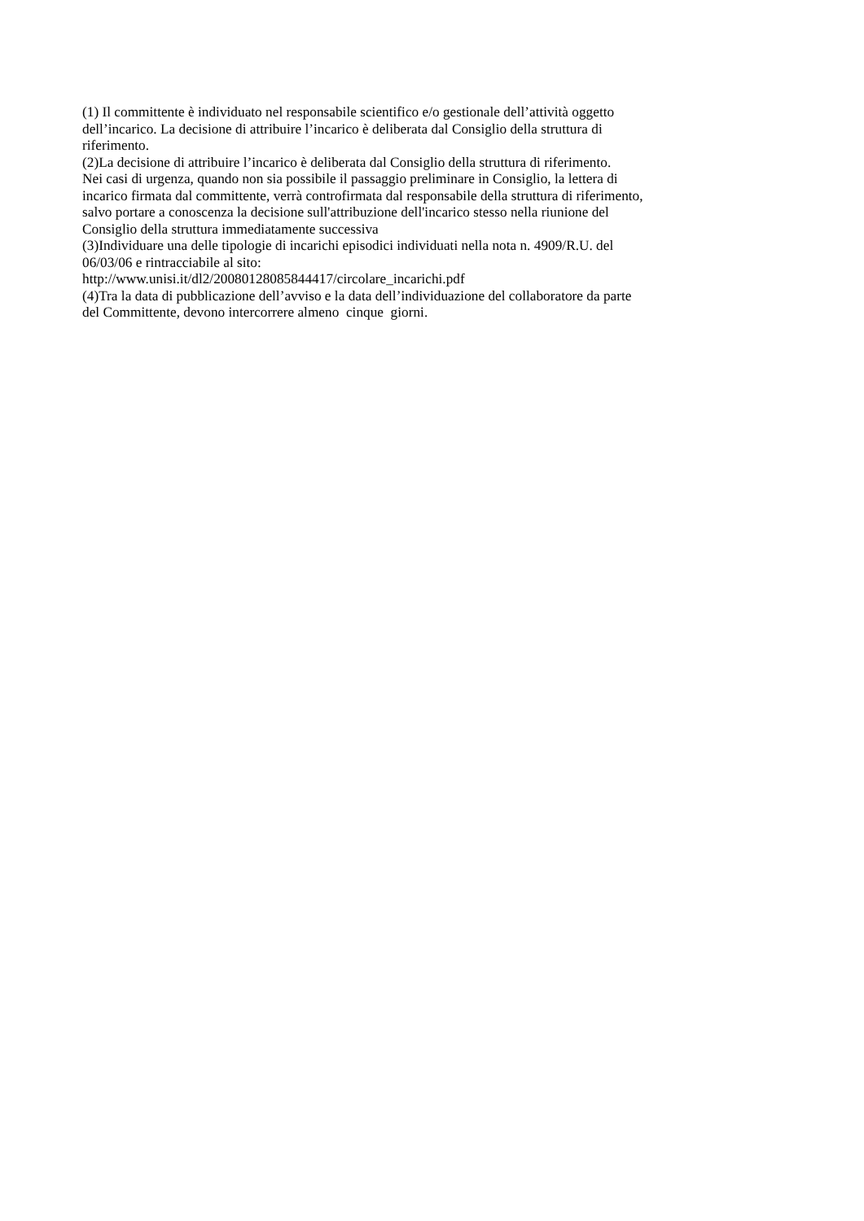(1) Il committente è individuato nel responsabile scientifico e/o gestionale dell’attività oggetto
dell’incarico. La decisione di attribuire l’incarico è deliberata dal Consiglio della struttura di
riferimento.
(2)La decisione di attribuire l’incarico è deliberata dal Consiglio della struttura di riferimento.
Nei casi di urgenza, quando non sia possibile il passaggio preliminare in Consiglio, la lettera di
incarico firmata dal committente, verrà controfirmata dal responsabile della struttura di riferimento,
salvo portare a conoscenza la decisione sull'attribuzione dell'incarico stesso nella riunione del
Consiglio della struttura immediatamente successiva
(3)Individuare una delle tipologie di incarichi episodici individuati nella nota n. 4909/R.U. del
06/03/06 e rintracciabile al sito:
http://www.unisi.it/dl2/20080128085844417/circolare_incarichi.pdf
(4)Tra la data di pubblicazione dell’avviso e la data dell’individuazione del collaboratore da parte
del Committente, devono intercorrere almeno cinque giorni.